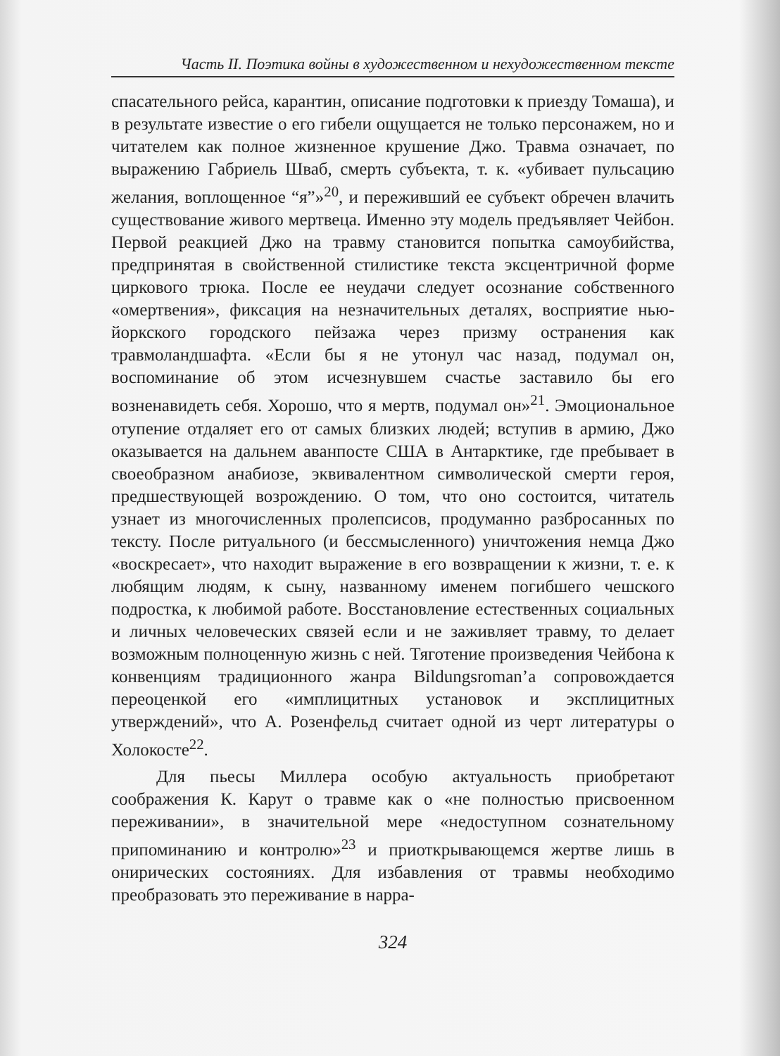Часть II. Поэтика войны в художественном и нехудожественном тексте
спасательного рейса, карантин, описание подготовки к приезду Томаша), и в результате известие о его гибели ощущается не только персонажем, но и читателем как полное жизненное крушение Джо. Травма означает, по выражению Габриель Шваб, смерть субъекта, т. к. «убивает пульсацию желания, воплощенное “я”»<sup>20</sup>, и переживший ее субъект обречен влачить существование живого мертвеца. Именно эту модель предъявляет Чейбон. Первой реакцией Джо на травму становится попытка самоубийства, предпринятая в свойственной стилистике текста эксцентричной форме циркового трюка. После ее неудачи следует осознание собственного «омертвения», фиксация на незначительных деталях, восприятие нью-йоркского городского пейзажа через призму остранения как травмоландшафта. «Если бы я не утонул час назад, подумал он, воспоминание об этом исчезнувшем счастье заставило бы его возненавидеть себя. Хорошо, что я мертв, подумал он»<sup>21</sup>. Эмоциональное отупение отдаляет его от самых близких людей; вступив в армию, Джо оказывается на дальнем аванпосте США в Антарктике, где пребывает в своеобразном анабиозе, эквивалентном символической смерти героя, предшествующей возрождению. О том, что оно состоится, читатель узнает из многочисленных пролепсисов, продуманно разбросанных по тексту. После ритуального (и бессмысленного) уничтожения немца Джо «воскресает», что находит выражение в его возвращении к жизни, т. е. к любящим людям, к сыну, названному именем погибшего чешского подростка, к любимой работе. Восстановление естественных социальных и личных человеческих связей если и не заживляет травму, то делает возможным полноценную жизнь с ней. Тяготение произведения Чейбона к конвенциям традиционного жанра Bildungsroman’а сопровождается переоценкой его «имплицитных установок и эксплицитных утверждений», что А. Розенфельд считает одной из черт литературы о Холокосте<sup>22</sup>.
Для пьесы Миллера особую актуальность приобретают соображения К. Карут о травме как о «не полностью присвоенном переживании», в значительной мере «недоступном сознательному припоминанию и контролю»<sup>23</sup> и приоткрывающемся жертве лишь в онирических состояниях. Для избавления от травмы необходимо преобразовать это переживание в нарра-
324